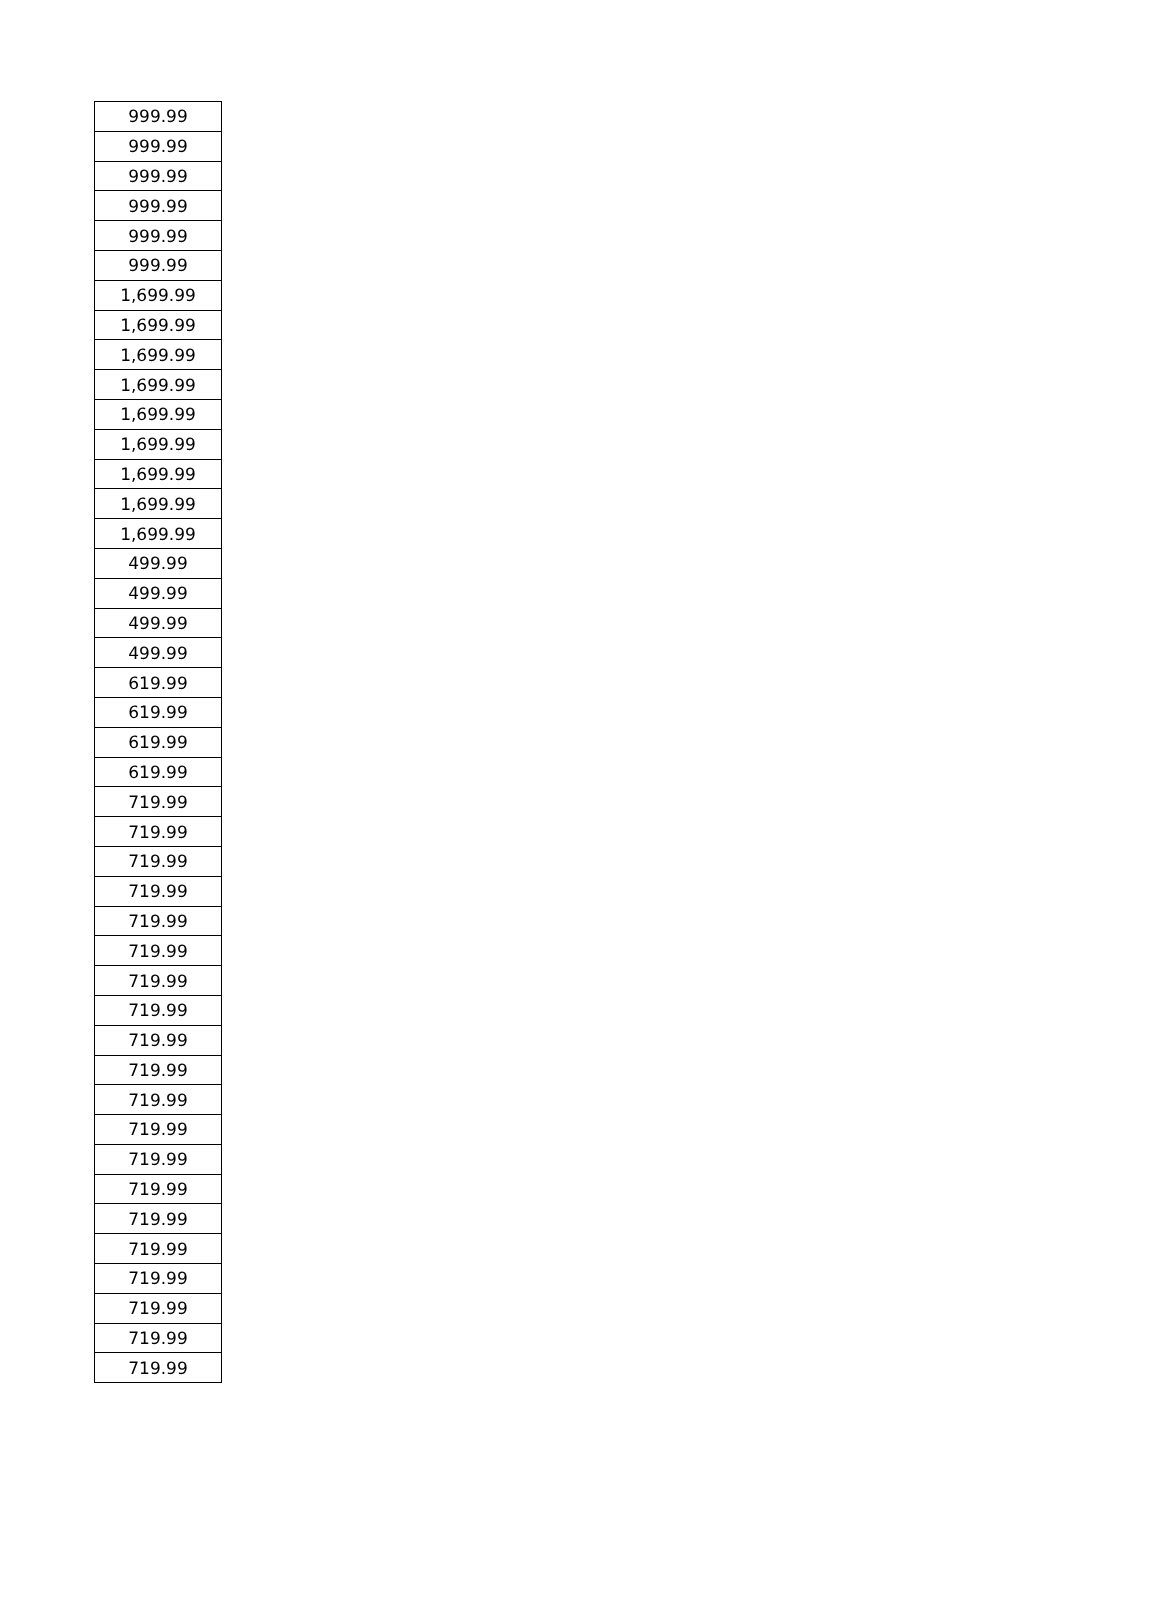| 999.99 |
| 999.99 |
| 999.99 |
| 999.99 |
| 999.99 |
| 999.99 |
| 1,699.99 |
| 1,699.99 |
| 1,699.99 |
| 1,699.99 |
| 1,699.99 |
| 1,699.99 |
| 1,699.99 |
| 1,699.99 |
| 1,699.99 |
| 499.99 |
| 499.99 |
| 499.99 |
| 499.99 |
| 619.99 |
| 619.99 |
| 619.99 |
| 619.99 |
| 719.99 |
| 719.99 |
| 719.99 |
| 719.99 |
| 719.99 |
| 719.99 |
| 719.99 |
| 719.99 |
| 719.99 |
| 719.99 |
| 719.99 |
| 719.99 |
| 719.99 |
| 719.99 |
| 719.99 |
| 719.99 |
| 719.99 |
| 719.99 |
| 719.99 |
| 719.99 |